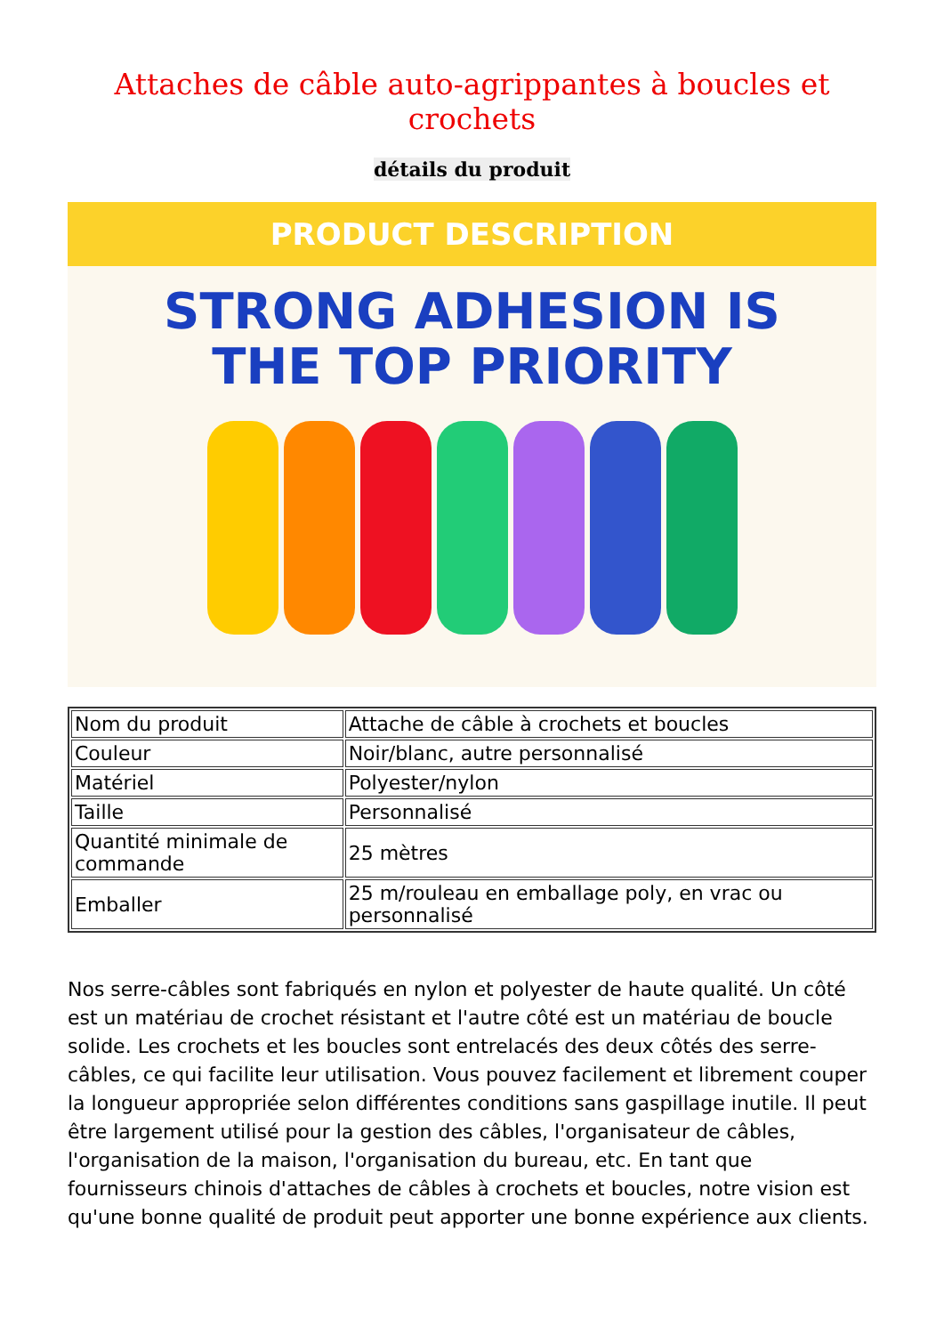Attaches de câble auto-agrippantes à boucles et crochets
détails du produit
PRODUCT DESCRIPTION
STRONG ADHESION IS
THE TOP PRIORITY
| Nom du produit | Attache de câble à crochets et boucles |
| Couleur | Noir/blanc, autre personnalisé |
| Matériel | Polyester/nylon |
| Taille | Personnalisé |
| Quantité minimale de commande | 25 mètres |
| Emballer | 25 m/rouleau en emballage poly, en vrac ou personnalisé |
Nos serre-câbles sont fabriqués en nylon et polyester de haute qualité. Un côté est un matériau de crochet résistant et l'autre côté est un matériau de boucle solide. Les crochets et les boucles sont entrelacés des deux côtés des serre-câbles, ce qui facilite leur utilisation. Vous pouvez facilement et librement couper la longueur appropriée selon différentes conditions sans gaspillage inutile. Il peut être largement utilisé pour la gestion des câbles, l'organisateur de câbles, l'organisation de la maison, l'organisation du bureau, etc. En tant que fournisseurs chinois d'attaches de câbles à crochets et boucles, notre vision est qu'une bonne qualité de produit peut apporter une bonne expérience aux clients.